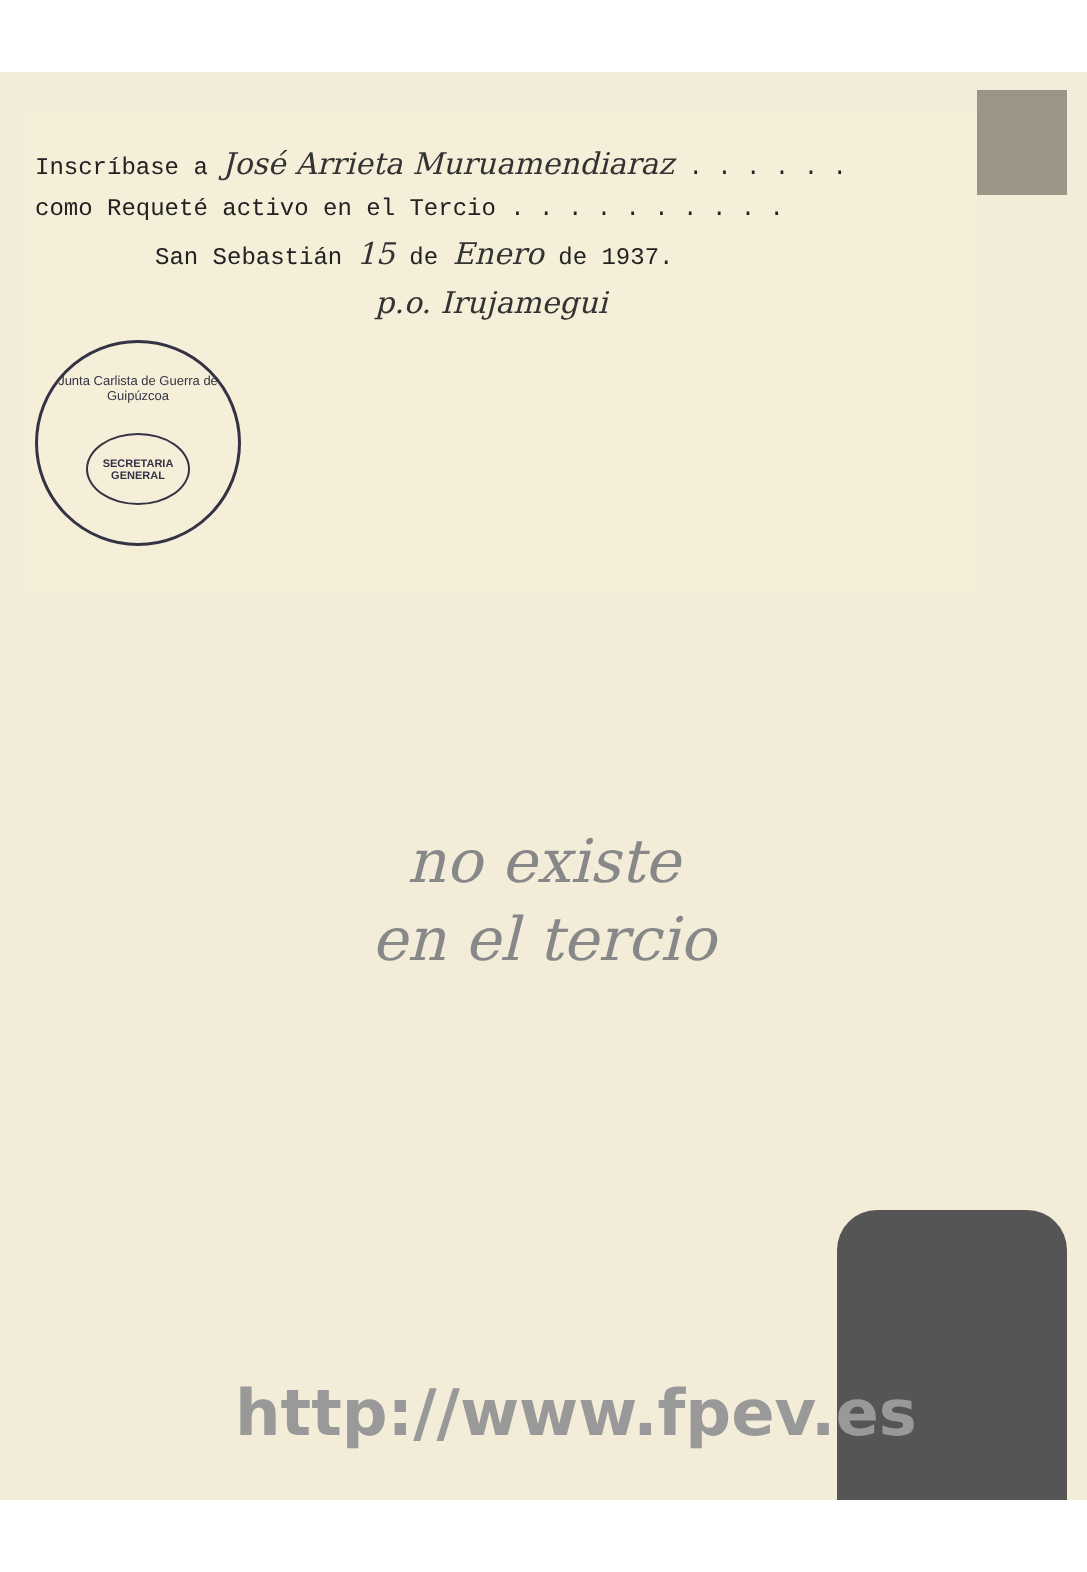Inscríbase a José Arrieta Muruamendiaraz . . . . . .
como Requeté activo en el Tercio . . . . . . . . . .
San Sebastián 15 de Enero de 1937.
p.o. Irujamegui
Junta Carlista de Guerra de Guipúzcoa
SECRETARIA GENERAL
no existe
en el tercio
http://www.fpev.es